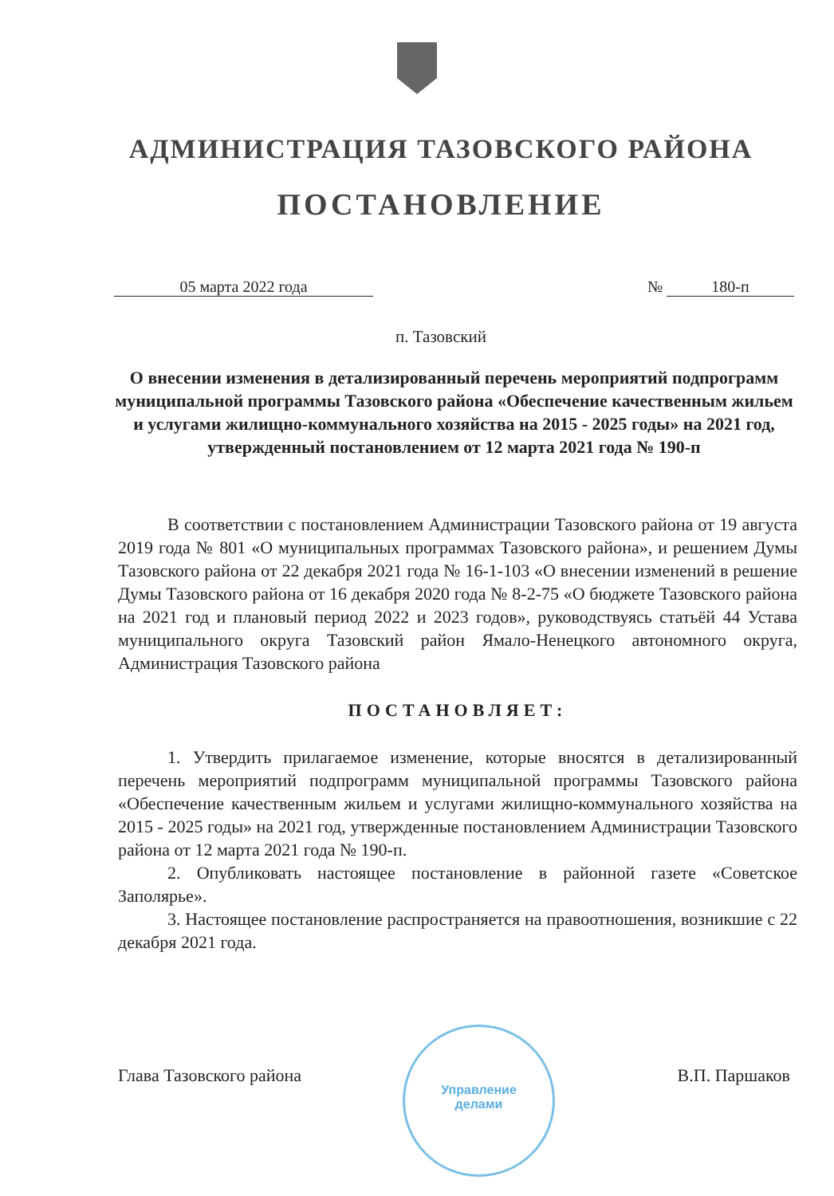АДМИНИСТРАЦИЯ ТАЗОВСКОГО РАЙОНА
ПОСТАНОВЛЕНИЕ
05 марта 2022 года № 180-п
п. Тазовский
О внесении изменения в детализированный перечень мероприятий подпрограмм муниципальной программы Тазовского района «Обеспечение качественным жильем и услугами жилищно-коммунального хозяйства на 2015 - 2025 годы» на 2021 год, утвержденный постановлением от 12 марта 2021 года № 190-п
В соответствии с постановлением Администрации Тазовского района от 19 августа 2019 года № 801 «О муниципальных программах Тазовского района», и решением Думы Тазовского района от 22 декабря 2021 года № 16-1-103 «О внесении изменений в решение Думы Тазовского района от 16 декабря 2020 года № 8-2-75 «О бюджете Тазовского района на 2021 год и плановый период 2022 и 2023 годов», руководствуясь статьёй 44 Устава муниципального округа Тазовский район Ямало-Ненецкого автономного округа, Администрация Тазовского района
ПОСТАНОВЛЯЕТ:
1. Утвердить прилагаемое изменение, которые вносятся в детализированный перечень мероприятий подпрограмм муниципальной программы Тазовского района «Обеспечение качественным жильем и услугами жилищно-коммунального хозяйства на 2015 - 2025 годы» на 2021 год, утвержденные постановлением Администрации Тазовского района от 12 марта 2021 года № 190-п.
2. Опубликовать настоящее постановление в районной газете «Советское Заполярье».
3. Настоящее постановление распространяется на правоотношения, возникшие с 22 декабря 2021 года.
Глава Тазовского района В.П. Паршаков
Управление
делами